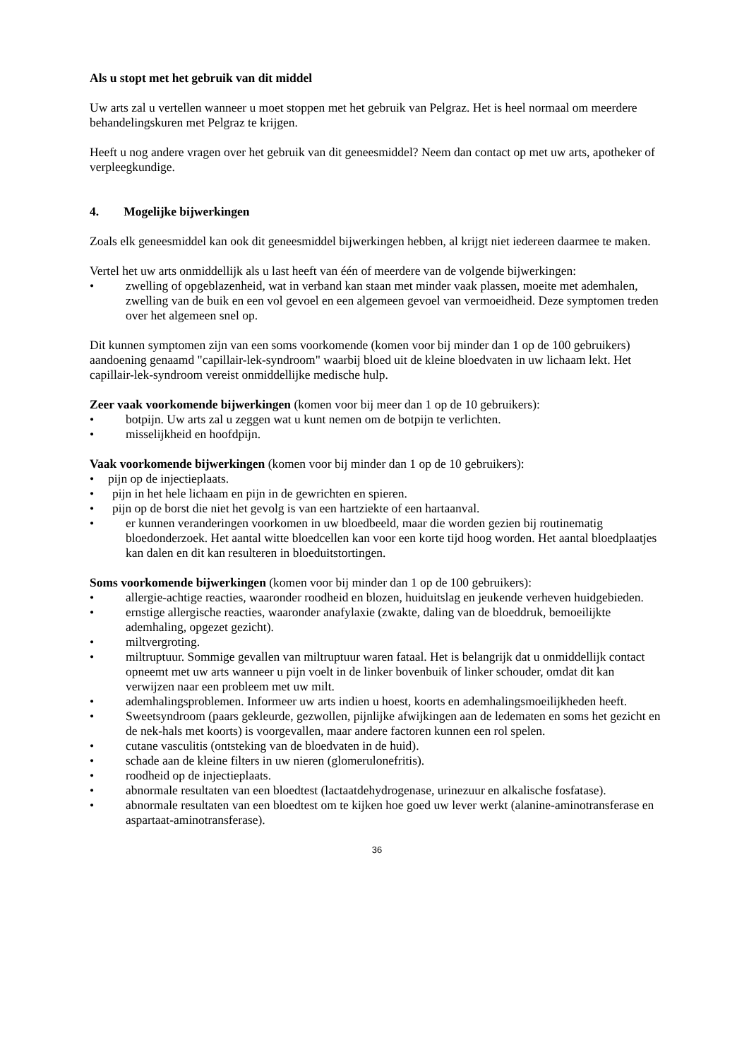Als u stopt met het gebruik van dit middel
Uw arts zal u vertellen wanneer u moet stoppen met het gebruik van Pelgraz. Het is heel normaal om meerdere behandelingskuren met Pelgraz te krijgen.
Heeft u nog andere vragen over het gebruik van dit geneesmiddel? Neem dan contact op met uw arts, apotheker of verpleegkundige.
4. Mogelijke bijwerkingen
Zoals elk geneesmiddel kan ook dit geneesmiddel bijwerkingen hebben, al krijgt niet iedereen daarmee te maken.
Vertel het uw arts onmiddellijk als u last heeft van één of meerdere van de volgende bijwerkingen:
• zwelling of opgeblazenheid, wat in verband kan staan met minder vaak plassen, moeite met ademhalen, zwelling van de buik en een vol gevoel en een algemeen gevoel van vermoeidheid. Deze symptomen treden over het algemeen snel op.
Dit kunnen symptomen zijn van een soms voorkomende (komen voor bij minder dan 1 op de 100 gebruikers) aandoening genaamd "capillair-lek-syndroom" waarbij bloed uit de kleine bloedvaten in uw lichaam lekt. Het capillair-lek-syndroom vereist onmiddellijke medische hulp.
Zeer vaak voorkomende bijwerkingen (komen voor bij meer dan 1 op de 10 gebruikers):
• botpijn. Uw arts zal u zeggen wat u kunt nemen om de botpijn te verlichten.
• misselijkheid en hoofdpijn.
Vaak voorkomende bijwerkingen (komen voor bij minder dan 1 op de 10 gebruikers):
• pijn op de injectieplaats.
• pijn in het hele lichaam en pijn in de gewrichten en spieren.
• pijn op de borst die niet het gevolg is van een hartziekte of een hartaanval.
• er kunnen veranderingen voorkomen in uw bloedbeeld, maar die worden gezien bij routinematig bloedonderzoek. Het aantal witte bloedcellen kan voor een korte tijd hoog worden. Het aantal bloedplaatjes kan dalen en dit kan resulteren in bloeduitstortingen.
Soms voorkomende bijwerkingen (komen voor bij minder dan 1 op de 100 gebruikers):
• allergie-achtige reacties, waaronder roodheid en blozen, huiduitslag en jeukende verheven huidgebieden.
• ernstige allergische reacties, waaronder anafylaxie (zwakte, daling van de bloeddruk, bemoeilijkte ademhaling, opgezet gezicht).
• miltvergroting.
• miltruptuur. Sommige gevallen van miltruptuur waren fataal. Het is belangrijk dat u onmiddellijk contact opneemt met uw arts wanneer u pijn voelt in de linker bovenbuik of linker schouder, omdat dit kan verwijzen naar een probleem met uw milt.
• ademhalingsproblemen. Informeer uw arts indien u hoest, koorts en ademhalingsmoeilijkheden heeft.
• Sweetsyndroom (paars gekleurde, gezwollen, pijnlijke afwijkingen aan de ledematen en soms het gezicht en de nek-hals met koorts) is voorgevallen, maar andere factoren kunnen een rol spelen.
• cutane vasculitis (ontsteking van de bloedvaten in de huid).
• schade aan de kleine filters in uw nieren (glomerulonefritis).
• roodheid op de injectieplaats.
• abnormale resultaten van een bloedtest (lactaatdehydrogenase, urinezuur en alkalische fosfatase).
• abnormale resultaten van een bloedtest om te kijken hoe goed uw lever werkt (alanine-aminotransferase en aspartaat-aminotransferase).
36